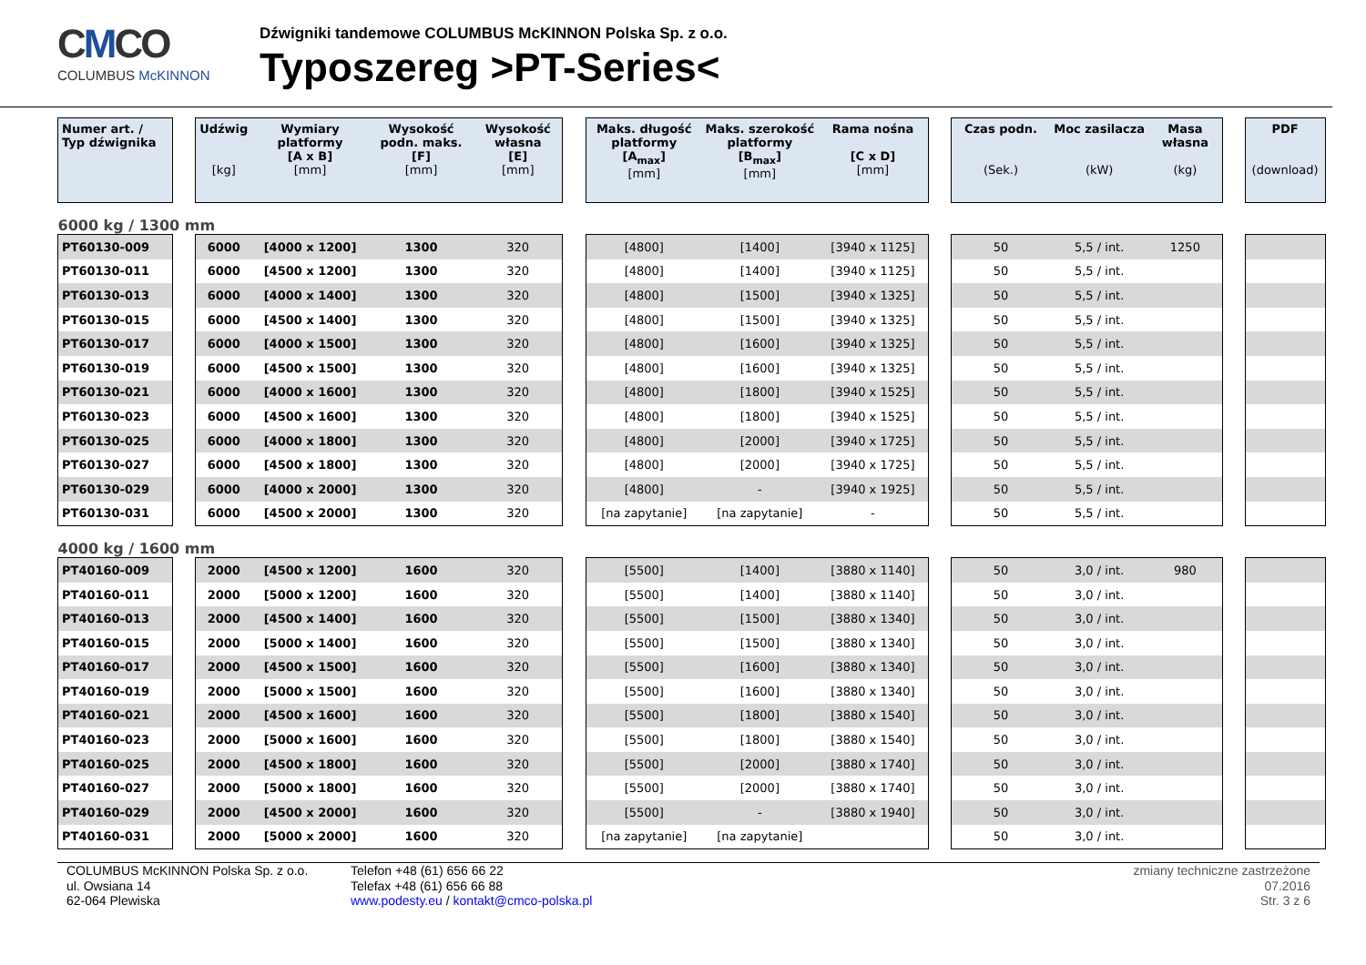CMCO
COLUMBUS McKINNON
Dźwigniki tandemowe COLUMBUS McKINNON Polska Sp. z o.o.
Typoszereg >PT-Series<
| Numer art. / Typ dźwignika | | Udźwig [kg] | Wymiary platformy [A x B] [mm] | Wysokość podn. maks. [F] [mm] | Wysokość własna [E] [mm] | | Maks. długość platformy [A<sub>max</sub>] [mm] | Maks. szerokość platformy [B<sub>max</sub>] [mm] | Rama nośna [C x D] [mm] | | Czas podn. (Sek.) | Moc zasilacza (kW) | Masa własna (kg) | | PDF (download) |
| 6000 kg / 1300 mm | | | | | | | | | | | | | | | |
| PT60130-009 | | 6000 | [4000 x 1200] | 1300 | 320 | | [4800] | [1400] | [3940 x 1125] | | 50 | 5,5 / int. | 1250 | | |
| PT60130-011 | | 6000 | [4500 x 1200] | 1300 | 320 | | [4800] | [1400] | [3940 x 1125] | | 50 | 5,5 / int. | | | |
| PT60130-013 | | 6000 | [4000 x 1400] | 1300 | 320 | | [4800] | [1500] | [3940 x 1325] | | 50 | 5,5 / int. | | | |
| PT60130-015 | | 6000 | [4500 x 1400] | 1300 | 320 | | [4800] | [1500] | [3940 x 1325] | | 50 | 5,5 / int. | | | |
| PT60130-017 | | 6000 | [4000 x 1500] | 1300 | 320 | | [4800] | [1600] | [3940 x 1325] | | 50 | 5,5 / int. | | | |
| PT60130-019 | | 6000 | [4500 x 1500] | 1300 | 320 | | [4800] | [1600] | [3940 x 1325] | | 50 | 5,5 / int. | | | |
| PT60130-021 | | 6000 | [4000 x 1600] | 1300 | 320 | | [4800] | [1800] | [3940 x 1525] | | 50 | 5,5 / int. | | | |
| PT60130-023 | | 6000 | [4500 x 1600] | 1300 | 320 | | [4800] | [1800] | [3940 x 1525] | | 50 | 5,5 / int. | | | |
| PT60130-025 | | 6000 | [4000 x 1800] | 1300 | 320 | | [4800] | [2000] | [3940 x 1725] | | 50 | 5,5 / int. | | | |
| PT60130-027 | | 6000 | [4500 x 1800] | 1300 | 320 | | [4800] | [2000] | [3940 x 1725] | | 50 | 5,5 / int. | | | |
| PT60130-029 | | 6000 | [4000 x 2000] | 1300 | 320 | | [4800] | - | [3940 x 1925] | | 50 | 5,5 / int. | | | |
| PT60130-031 | | 6000 | [4500 x 2000] | 1300 | 320 | | [na zapytanie] | [na zapytanie] | - | | 50 | 5,5 / int. | | | |
| 4000 kg / 1600 mm | | | | | | | | | | | | | | | |
| PT40160-009 | | 2000 | [4500 x 1200] | 1600 | 320 | | [5500] | [1400] | [3880 x 1140] | | 50 | 3,0 / int. | 980 | | |
| PT40160-011 | | 2000 | [5000 x 1200] | 1600 | 320 | | [5500] | [1400] | [3880 x 1140] | | 50 | 3,0 / int. | | | |
| PT40160-013 | | 2000 | [4500 x 1400] | 1600 | 320 | | [5500] | [1500] | [3880 x 1340] | | 50 | 3,0 / int. | | | |
| PT40160-015 | | 2000 | [5000 x 1400] | 1600 | 320 | | [5500] | [1500] | [3880 x 1340] | | 50 | 3,0 / int. | | | |
| PT40160-017 | | 2000 | [4500 x 1500] | 1600 | 320 | | [5500] | [1600] | [3880 x 1340] | | 50 | 3,0 / int. | | | |
| PT40160-019 | | 2000 | [5000 x 1500] | 1600 | 320 | | [5500] | [1600] | [3880 x 1340] | | 50 | 3,0 / int. | | | |
| PT40160-021 | | 2000 | [4500 x 1600] | 1600 | 320 | | [5500] | [1800] | [3880 x 1540] | | 50 | 3,0 / int. | | | |
| PT40160-023 | | 2000 | [5000 x 1600] | 1600 | 320 | | [5500] | [1800] | [3880 x 1540] | | 50 | 3,0 / int. | | | |
| PT40160-025 | | 2000 | [4500 x 1800] | 1600 | 320 | | [5500] | [2000] | [3880 x 1740] | | 50 | 3,0 / int. | | | |
| PT40160-027 | | 2000 | [5000 x 1800] | 1600 | 320 | | [5500] | [2000] | [3880 x 1740] | | 50 | 3,0 / int. | | | |
| PT40160-029 | | 2000 | [4500 x 2000] | 1600 | 320 | | [5500] | - | [3880 x 1940] | | 50 | 3,0 / int. | | | |
| PT40160-031 | | 2000 | [5000 x 2000] | 1600 | 320 | | [na zapytanie] | [na zapytanie] | | | 50 | 3,0 / int. | | | |
COLUMBUS McKINNON Polska Sp. z o.o.
ul. Owsiana 14
62-064 Plewiska
Telefon +48 (61) 656 66 22
Telefax +48 (61) 656 66 88
www.podesty.eu / kontakt@cmco-polska.pl
zmiany techniczne zastrzeżone
07.2016
Str. 3 z 6